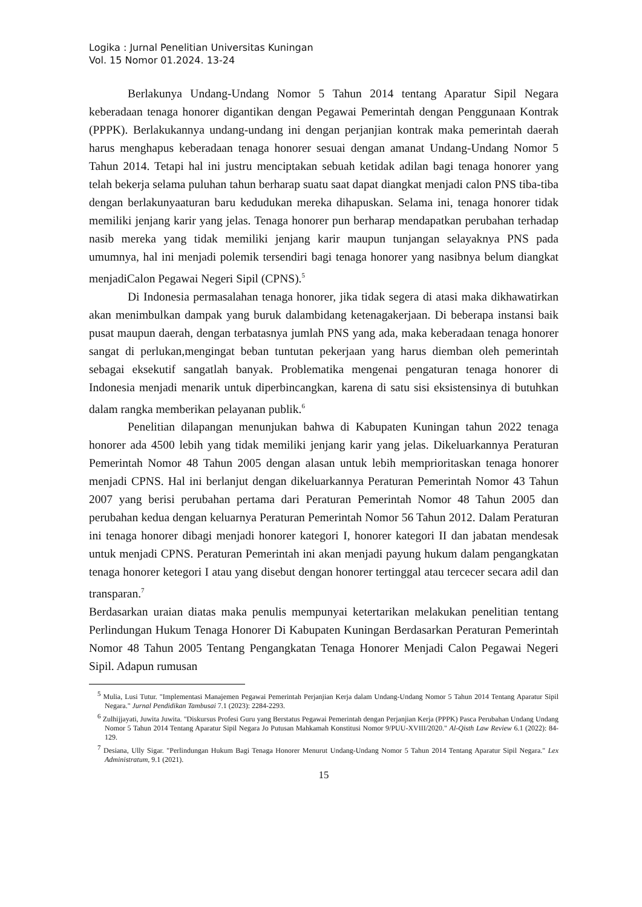Logika : Jurnal Penelitian Universitas Kuningan
Vol. 15 Nomor 01.2024. 13-24
Berlakunya Undang-Undang Nomor 5 Tahun 2014 tentang Aparatur Sipil Negara keberadaan tenaga honorer digantikan dengan Pegawai Pemerintah dengan Penggunaan Kontrak (PPPK). Berlakukannya undang-undang ini dengan perjanjian kontrak maka pemerintah daerah harus menghapus keberadaan tenaga honorer sesuai dengan amanat Undang-Undang Nomor 5 Tahun 2014. Tetapi hal ini justru menciptakan sebuah ketidak adilan bagi tenaga honorer yang telah bekerja selama puluhan tahun berharap suatu saat dapat diangkat menjadi calon PNS tiba-tiba dengan berlakunyaaturan baru kedudukan mereka dihapuskan. Selama ini, tenaga honorer tidak memiliki jenjang karir yang jelas. Tenaga honorer pun berharap mendapatkan perubahan terhadap nasib mereka yang tidak memiliki jenjang karir maupun tunjangan selayaknya PNS pada umumnya, hal ini menjadi polemik tersendiri bagi tenaga honorer yang nasibnya belum diangkat menjadiCalon Pegawai Negeri Sipil (CPNS).<sup>5</sup>
Di Indonesia permasalahan tenaga honorer, jika tidak segera di atasi maka dikhawatirkan akan menimbulkan dampak yang buruk dalambidang ketenagakerjaan. Di beberapa instansi baik pusat maupun daerah, dengan terbatasnya jumlah PNS yang ada, maka keberadaan tenaga honorer sangat di perlukan,mengingat beban tuntutan pekerjaan yang harus diemban oleh pemerintah sebagai eksekutif sangatlah banyak. Problematika mengenai pengaturan tenaga honorer di Indonesia menjadi menarik untuk diperbincangkan, karena di satu sisi eksistensinya di butuhkan dalam rangka memberikan pelayanan publik.<sup>6</sup>
Penelitian dilapangan menunjukan bahwa di Kabupaten Kuningan tahun 2022 tenaga honorer ada 4500 lebih yang tidak memiliki jenjang karir yang jelas. Dikeluarkannya Peraturan Pemerintah Nomor 48 Tahun 2005 dengan alasan untuk lebih memprioritaskan tenaga honorer menjadi CPNS. Hal ini berlanjut dengan dikeluarkannya Peraturan Pemerintah Nomor 43 Tahun 2007 yang berisi perubahan pertama dari Peraturan Pemerintah Nomor 48 Tahun 2005 dan perubahan kedua dengan keluarnya Peraturan Pemerintah Nomor 56 Tahun 2012. Dalam Peraturan ini tenaga honorer dibagi menjadi honorer kategori I, honorer kategori II dan jabatan mendesak untuk menjadi CPNS. Peraturan Pemerintah ini akan menjadi payung hukum dalam pengangkatan tenaga honorer ketegori I atau yang disebut dengan honorer tertinggal atau tercecer secara adil dan transparan.<sup>7</sup>
Berdasarkan uraian diatas maka penulis mempunyai ketertarikan melakukan penelitian tentang Perlindungan Hukum Tenaga Honorer Di Kabupaten Kuningan Berdasarkan Peraturan Pemerintah Nomor 48 Tahun 2005 Tentang Pengangkatan Tenaga Honorer Menjadi Calon Pegawai Negeri Sipil. Adapun rumusan
<sup>5</sup> Mulia, Lusi Tutur. "Implementasi Manajemen Pegawai Pemerintah Perjanjian Kerja dalam Undang-Undang Nomor 5 Tahun 2014 Tentang Aparatur Sipil Negara." Jurnal Pendidikan Tambusai 7.1 (2023): 2284-2293.
<sup>6</sup> Zulhijjayati, Juwita Juwita. "Diskursus Profesi Guru yang Berstatus Pegawai Pemerintah dengan Perjanjian Kerja (PPPK) Pasca Perubahan Undang Undang Nomor 5 Tahun 2014 Tentang Aparatur Sipil Negara Jo Putusan Mahkamah Konstitusi Nomor 9/PUU-XVIII/2020." Al-Qisth Law Review 6.1 (2022): 84-129.
<sup>7</sup> Desiana, Ully Sigar. "Perlindungan Hukum Bagi Tenaga Honorer Menurut Undang-Undang Nomor 5 Tahun 2014 Tentang Aparatur Sipil Negara." Lex Administratum, 9.1 (2021).
15